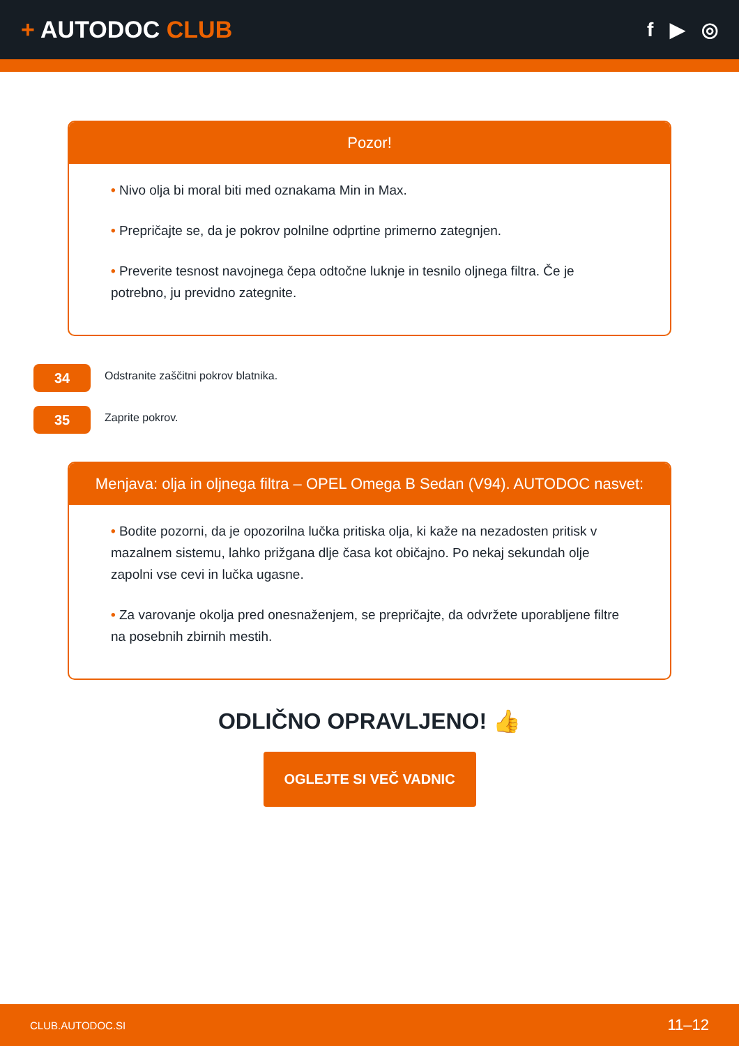+ AUTODOC CLUB
f ▶ ◎
Pozor!
• Nivo olja bi moral biti med oznakama Min in Max.
• Prepričajte se, da je pokrov polnilne odprtine primerno zategnjen.
• Preverite tesnost navojnega čepa odtočne luknje in tesnilo oljnega filtra. Če je potrebno, ju previdno zategnite.
34
Odstranite zaščitni pokrov blatnika.
35
Zaprite pokrov.
Menjava: olja in oljnega filtra – OPEL Omega B Sedan (V94). AUTODOC nasvet:
• Bodite pozorni, da je opozorilna lučka pritiska olja, ki kaže na nezadosten pritisk v mazalnem sistemu, lahko prižgana dlje časa kot običajno. Po nekaj sekundah olje zapolni vse cevi in lučka ugasne.
• Za varovanje okolja pred onesnaženjem, se prepričajte, da odvržete uporabljene filtre na posebnih zbirnih mestih.
ODLIČNO OPRAVLJENO! 👍
OGLEJTE SI VEČ VADNIC
CLUB.AUTODOC.SI 11–12